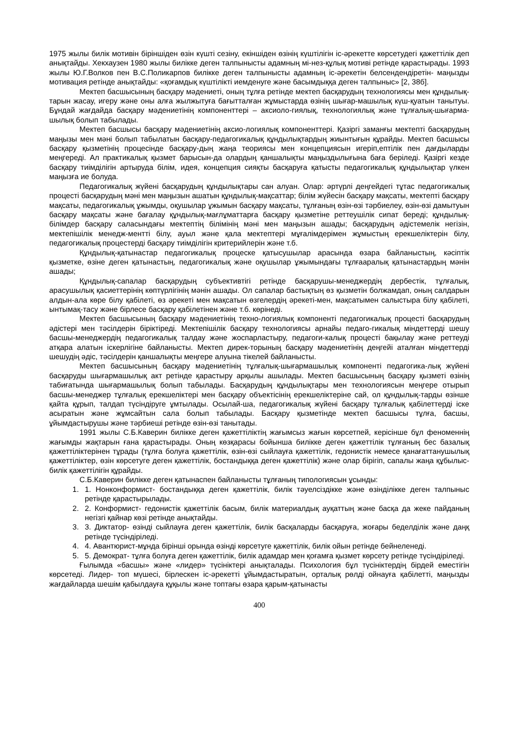1975 жылы билік мотивін біріншіден өзін күшті сезіну, екіншіден өзінің күштілігін іс-әрекетте көрсетудегі қажеттілік деп анықтайды. Хекхаузен 1980 жылы билікке деген талпынысты адамның мі-нез-құлық мотиві ретінде қарастырады. 1993 жылы Ю.Г.Волков пен В.С.Поликарпов билікке деген талпынысты адамның іс-әрекетін белсендендіретін- маңызды мотивация ретінде анықтайды: «қоғамдық күштілікті иемденуге және басымдыққа деген талпыныс» [2, 38б].
Мектеп басшысының басқару мәдениеті, оның тұлға ретінде мектеп басқарудың технологиясы мен құндылық-тарын жасау, игеру және оны алға жылжытуға бағытталған жұмыстарда өзінің шығар-машылық күш-қуатын танытуы. Бұндай жағдайда басқару мәдениетінің компоненттері – аксиоло-гиялық, технологиялық және тұлғалық-шығарма-шылық болып табылады.
Мектеп басшысы басқару мәдениетінің аксио-логиялық компоненттері. Қазіргі заманғы мектепті басқарудың маңызы мен мәні болып табылатын басқару-педагогикалық құндылықтардың жиынтығын құрайды. Мектеп басшысы басқару қызметінің процесінде басқару-дың жаңа теориясы мен концепциясын игеріп,ептілік пен дағдыларды меңгереді. Ал практикалық қызмет барысын-да олардың қаншалықты маңыздылығына баға беріледі. Қазіргі кезде басқару тиімділігін артыруда білім, идея, концепция сияқты басқаруға қатысты педагогикалық құндылықтар үлкен маңызға ие болуда.
Педагогикалық жүйені басқарудың құндылықтары сан алуан. Олар: әртүрлі деңгейдегі тұтас педагогикалық процесті басқарудың мәні мен маңызын ашатын құндылық-мақсаттар; білім жүйесін басқару мақсаты, мектепті басқару мақсаты, педагогикалық ұжымды, оқушылар ұжымын басқару мақсаты, тұлғаның өзін-өзі тәрбиелеу, өзін-өзі дамытуын басқару мақсаты және бағалау құндылық-мағлұматтарға басқару қызметіне реттеушілік сипат береді; құндылық-білімдер басқару саласындағы мектептің білімінің мәні мен маңызын ашады; басқарудың әдістемелік негізін, мектепішілік менедж-ментті білу, ауыл және қала мектептері мұғалімдерімен жұмыстың ерекшеліктерін білу, педагогикалық процестерді басқару тиімділігін критерийлерін және т.б.
Құндылық-қатынастар педагогикалық процеске қатысушылар арасында өзара байланыстың, кәсіптік қызметке, өзіне деген қатынастың, педагогикалық және оқушылар ұжымындағы тұлғааралық қатынастардың мәнін ашады;
Құндылық-сапалар басқарудың субъективтігі ретінде басқарушы-менеджердің дербестік, тұлғалық, арасушылық қасиеттерінің көптүрлігінің мәнін ашады. Ол сапалар бастықтың өз қызметін болжамдап, оның салдарын алдын-ала көре білу қабілеті, өз әрекеті мен мақсатын өзгелердің әрекеті-мен, мақсатымен салыстыра білу қабілеті, ынтымақ-тасу және бірлесе басқару қабілетінен және т.б. көрінеді.
Мектеп басшысының басқару мәдениетінің техно-логиялық компоненті педагогикалық процесті басқарудың әдістері мен тәсілдерін біріктіреді. Мектепішілік басқару технологиясы арнайы педаго-гикалық міндеттерді шешу басшы-менеджердің педагогикалық талдау және жоспарластыру, педагоги-калық процесті бақылау және реттеуді атқара алатын іскерлігіне байланысты. Мектеп дирек-торының басқару мәдениетінің деңгейі аталған міндеттерді шешудің әдіс, тәсілдерін қаншалықты меңгере алуына тікелей байланысты.
Мектеп басшысының басқару мәдениетінің тұлғалық-шығармашылық компоненті педагогика-лық жүйені басқаруды шығармашылық акт ретінде қарастыру арқылы ашылады. Мектеп басшысының басқару қызметі өзінің табиғатында шығармашылық болып табылады. Басқарудың құндылықтары мен технологиясын меңгере отырып басшы-менеджер тұлғалық ерекшеліктері мен басқару объектісінің ерекшеліктеріне сай, ол құндылық-тарды өзінше қайта құрып, талдап түсіндіруге ұмтылады. Осылай-ша, педагогикалық жүйені басқару тұлғалық қабілеттерді іске асыратын және жұмсайтын сала болып табылады. Басқару қызметінде мектеп басшысы тұлға, басшы, ұйымдастырушы және тәрбиеші ретінде өзін-өзі танытады.
1991 жылы С.Б.Каверин билікке деген қажеттіліктің жағымсыз жағын көрсетпей, керісінше бұл феноменнің жағымды жақтарын ғана қарастырады. Оның көзқарасы бойынша билікке деген қажеттілік тұлғаның бес базалық қажеттіліктерінен тұрады (тұлға болуға қажеттілік, өзін-өзі сыйлауға қажеттілік, гедонистік немесе қанағаттанушылық қажеттіліктер, өзін көрсетуге деген қажеттілік, бостандыққа деген қажеттілік) және олар бірігіп, сапалы жаңа құбылыс- билік қажеттілігін құрайды.
С.Б.Каверин билікке деген қатынаспен байланысты тұлғаның типологиясын ұсынды:
1. 1. Нонконформист- бостандыққа деген қажеттілік, билік тәуелсіздікке және өзінділікке деген талпыныс ретінде қарастырылады.
2. 2. Конформист- гедонистік қажеттілік басым, билік материалдық ауқаттың және басқа да жеке пайданың негізгі қайнар көзі ретінде анықтайды.
3. 3. Диктатор- өзінді сыйлауға деген қажеттілік, билік басқаларды басқаруға, жоғары беделділік және даңқ ретінде түсіндіріледі.
4. 4. Авантюрист-мұнда бірінші орында өзінді көрсетуге қажеттілік, билік ойын ретінде бейнеленеді.
5. 5. Демократ- тұлға болуға деген қажеттілік, билік адамдар мен қоғамға қызмет көрсету ретінде түсіндіріледі.
Ғылымда «басшы» және «лидер» түсініктері анықталады. Психология бұл түсініктердің бірдей еместігін көрсетеді. Лидер- топ мүшесі, бірлескен іс-әрекетті ұйымдастыратын, орталық рөлді ойнауға қабілетті, маңызды жағдайларда шешім қабылдауға құқылы және топтағы өзара қарым-қатынасты
400